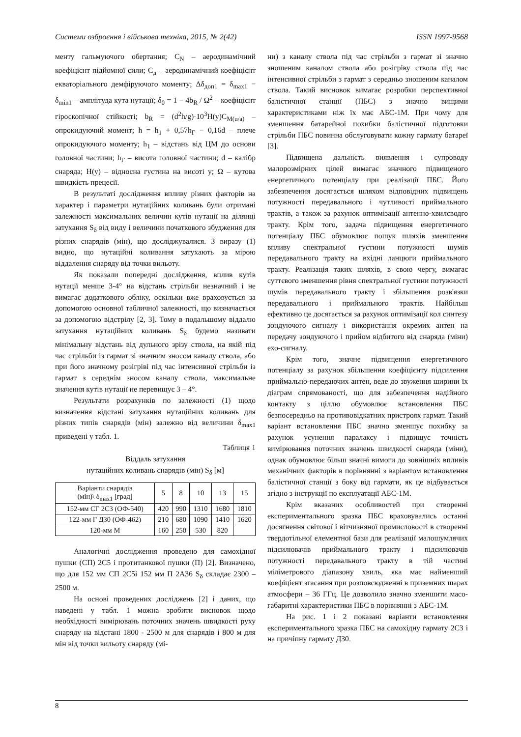Системи озброєння і військова техніка, 2015, № 2(42) ISSN 1997-9568
менту гальмуючого обертання; C<sub>N</sub> – аеродинамічний коефіцієнт підйомної сили; C<sub>д</sub> – аеродинамічний коефіцієнт екваторіального демфіруючого моменту; Δδ<sub>доп1</sub> = δ<sub>max1</sub> − δ<sub>min1</sub> – амплітуда кута нутації; δ<sub>0</sub> = 1 − 4b<sub>R</sub> / Ω<sup>2</sup> – коефіцієнт гіроскопічної стійкості; b<sub>R</sub> = (d<sup>2</sup>h/g)·10<sup>3</sup>H(y)C<sub>M(u/a)</sub> – опрокидуючий момент; h = h<sub>1</sub> + 0,57h<sub>Г</sub> − 0,16d – плече опрокидуючого моменту; h<sub>1</sub> – відстань від ЦМ до основи головної частини; h<sub>Г</sub> – висота головної частини; d – калібр снаряда; H(y) – відносна густина на висоті y; Ω – кутова швидкість прецесії.
В результаті дослідження впливу різних факторів на характер і параметри нутаційних коливань були отримані залежності максимальних величин кутів нутації на ділянці затухання S<sub>δ</sub> від виду і величини початкового збудження для різних снарядів (мін), що досліджувалися. З виразу (1) видно, що нутаційні коливання затухають за мірою віддалення снаряду від точки вильоту.
Як показали попередні дослідження, вплив кутів нутації менше 3-4° на відстань стрільби незначний і не вимагає додаткового обліку, оскільки вже враховується за допомогою основної табличної залежності, що визначається за допомогою відстрілу [2, 3]. Тому в подальшому віддалю затухання нутаційних коливань S<sub>δ</sub> будемо називати мінімальну відстань від дульного зрізу ствола, на якій під час стрільби із гармат зі значним зносом каналу ствола, або при його значному розігріві під час інтенсивної стрільби із гармат з середнім зносом каналу ствола, максимальне значення кутів нутації не перевищує 3 – 4°.
Результати розрахунків по залежності (1) щодо визначення відстані затухання нутаційних коливань для різних типів снарядів (мін) залежно від величини δ<sub>max1</sub> приведені у табл. 1.
Таблиця 1
Віддаль затухання
нутаційних коливань снарядів (мін) S<sub>δ</sub> [м]
| Варіанти снарядів (мін)\ δ<sub>max1</sub> [град] | 5 | 8 | 10 | 13 | 15 |
| --- | --- | --- | --- | --- | --- |
| 152-мм СГ 2С3 (ОФ-540) | 420 | 990 | 1310 | 1680 | 1810 |
| 122-мм Г Д30 (ОФ-462) | 210 | 680 | 1090 | 1410 | 1620 |
| 120-мм М | 160 | 250 | 530 | 820 | |
Аналогічні дослідження проведено для самохідної пушки (СП) 2С5 і протитанкової пушки (П) [2]. Визначено, що для 152 мм СП 2С5і 152 мм П 2А36 S<sub>δ</sub> складає 2300 – 2500 м.
На основі проведених досліджень [2] і даних, що наведені у табл. 1 можна зробити висновок щодо необхідності вимірювань поточних значень швидкості руху снаряду на відстані 1800 - 2500 м для снарядів і 800 м для мін від точки вильоту снаряду (мі-
ни) з каналу ствола під час стрільби з гармат зі значно зношеним каналом ствола або розігріву ствола під час інтенсивної стрільби з гармат з середньо зношеним каналом ствола. Такий висновок вимагає розробки перспективної балістичної станції (ПБС) з значно вищими характеристиками ніж їх має АБС-1М. При чому для зменшення батарейної похибки балістичної підготовки стрільби ПБС повинна обслуговувати кожну гармату батареї [3].
Підвищена дальність виявлення і супроводу малорозмірних цілей вимагає значного підвищеного енергетичного потенціалу при реалізації ПБС. Його забезпечення досягається шляхом відповідних підвищень потужності передавального і чутливості приймального трактів, а також за рахунок оптимізації антенно-хвилєводго тракту. Крім того, задача підвищення енергетичного потенціалу ПБС обумовлює пошук шляхів зменшення впливу спектральної густини потужності шумів передавального тракту на вхідні ланцюги приймального тракту. Реалізація таких шляхів, в свою чергу, вимагає суттєвого зменшення рівня спектральної густини потужності шумів передавального тракту і збільшення розв'язки передавального і приймального трактів. Найбільш ефективно це досягається за рахунок оптимізації кол синтезу зондуючого сигналу і використання окремих антен на передачу зондуючого і прийом відбитого від снаряда (міни) ехо-сигналу.
Крім того, значне підвищення енергетичного потенціалу за рахунок збільшення коефіцієнту підсилення приймально-передаючих антен, веде до звуження ширини їх діаграм спрямованості, що для забезпечення надійного контакту з ціллю обумовлює встановлення ПБС безпосередньо на противовідкатних пристроях гармат. Такий варіант встановлення ПБС значно зменшує похибку за рахунок усунення паралаксу і підвищує точність вимірювання поточних значень швидкості снаряда (міни), однак обумовлює більш значні вимоги до зовнішніх впливів механічних факторів в порівнянні з варіантом встановлення балістичної станції з боку від гармати, як це відбувається згідно з інструкції по експлуатації АБС-1М.
Крім вказаних особливостей при створенні експериментального зразка ПБС враховувались останні досягнення світової і вітчизняної промисловості в створенні твердотільної елементної бази для реалізації малошумлячих підсилювачів приймального тракту і підсилювачів потужності передавального тракту в тій частині міліметрового діапазону хвиль, яка має найменший коефіцієнт згасання при розповсюдженні в приземних шарах атмосфери – 36 ГГц. Це дозволило значно зменшити масо-габаритні характеристики ПБС в порівнянні з АБС-1М.
На рис. 1 і 2 показані варіанти встановлення експериментального зразка ПБС на самохідну гармату 2С3 і на причіпну гармату Д30.
8